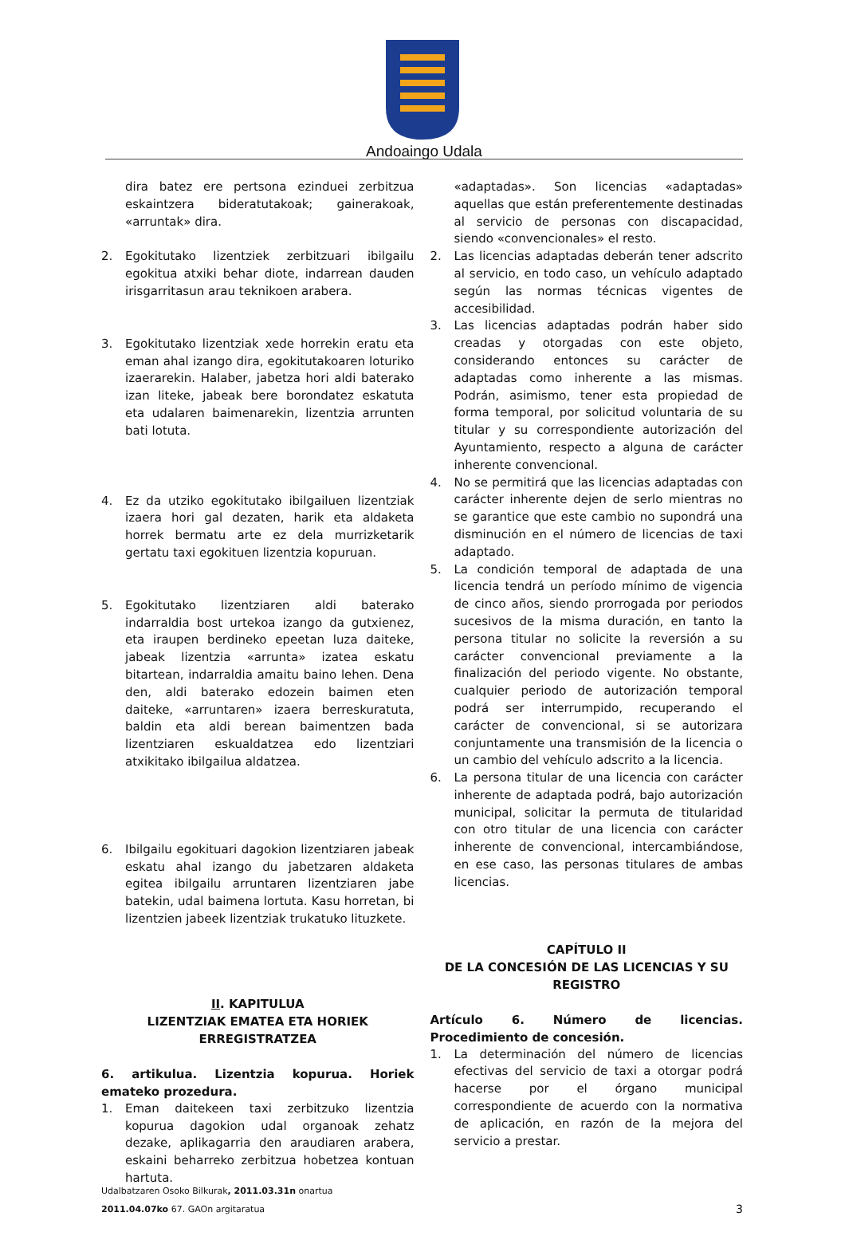Andoaingo Udala
dira batez ere pertsona ezinduei zerbitzua eskaintzera bideratutakoak; gainerakoak, «arruntak» dira.
2. Egokitutako lizentziek zerbitzuari ibilgailu egokitua atxiki behar diote, indarrean dauden irisgarritasun arau teknikoen arabera.
3. Egokitutako lizentziak xede horrekin eratu eta eman ahal izango dira, egokitutakoaren loturiko izaerarekin. Halaber, jabetza hori aldi baterako izan liteke, jabeak bere borondatez eskatuta eta udalaren baimenarekin, lizentzia arrunten bati lotuta.
4. Ez da utziko egokitutako ibilgailuen lizentziak izaera hori gal dezaten, harik eta aldaketa horrek bermatu arte ez dela murrizketarik gertatu taxi egokituen lizentzia kopuruan.
5. Egokitutako lizentziaren aldi baterako indarraldia bost urtekoa izango da gutxienez, eta iraupen berdineko epeetan luza daiteke, jabeak lizentzia «arrunta» izatea eskatu bitartean, indarraldia amaitu baino lehen. Dena den, aldi baterako edozein baimen eten daiteke, «arruntaren» izaera berreskuratuta, baldin eta aldi berean baimentzen bada lizentziaren eskualdatzea edo lizentziari atxikitako ibilgailua aldatzea.
6. Ibilgailu egokituari dagokion lizentziaren jabeak eskatu ahal izango du jabetzaren aldaketa egitea ibilgailu arruntaren lizentziaren jabe batekin, udal baimena lortuta. Kasu horretan, bi lizentzien jabeek lizentziak trukatuko lituzkete.
II. KAPITULUA
LIZENTZIAK EMATEA ETA HORIEK ERREGISTRATZEA
6. artikulua. Lizentzia kopurua. Horiek emateko prozedura.
1. Eman daitekeen taxi zerbitzuko lizentzia kopurua dagokion udal organoak zehatz dezake, aplikagarria den araudiaren arabera, eskaini beharreko zerbitzua hobetzea kontuan hartuta.
«adaptadas». Son licencias «adaptadas» aquellas que están preferentemente destinadas al servicio de personas con discapacidad, siendo «convencionales» el resto.
2. Las licencias adaptadas deberán tener adscrito al servicio, en todo caso, un vehículo adaptado según las normas técnicas vigentes de accesibilidad.
3. Las licencias adaptadas podrán haber sido creadas y otorgadas con este objeto, considerando entonces su carácter de adaptadas como inherente a las mismas. Podrán, asimismo, tener esta propiedad de forma temporal, por solicitud voluntaria de su titular y su correspondiente autorización del Ayuntamiento, respecto a alguna de carácter inherente convencional.
4. No se permitirá que las licencias adaptadas con carácter inherente dejen de serlo mientras no se garantice que este cambio no supondrá una disminución en el número de licencias de taxi adaptado.
5. La condición temporal de adaptada de una licencia tendrá un período mínimo de vigencia de cinco años, siendo prorrogada por periodos sucesivos de la misma duración, en tanto la persona titular no solicite la reversión a su carácter convencional previamente a la finalización del periodo vigente. No obstante, cualquier periodo de autorización temporal podrá ser interrumpido, recuperando el carácter de convencional, si se autorizara conjuntamente una transmisión de la licencia o un cambio del vehículo adscrito a la licencia.
6. La persona titular de una licencia con carácter inherente de adaptada podrá, bajo autorización municipal, solicitar la permuta de titularidad con otro titular de una licencia con carácter inherente de convencional, intercambiándose, en ese caso, las personas titulares de ambas licencias.
CAPÍTULO II
DE LA CONCESIÓN DE LAS LICENCIAS Y SU REGISTRO
Artículo 6. Número de licencias. Procedimiento de concesión.
1. La determinación del número de licencias efectivas del servicio de taxi a otorgar podrá hacerse por el órgano municipal correspondiente de acuerdo con la normativa de aplicación, en razón de la mejora del servicio a prestar.
Udalbatzaren Osoko Bilkurak, 2011.03.31n onartua
2011.04.07ko 67. GAOn argitaratua
3